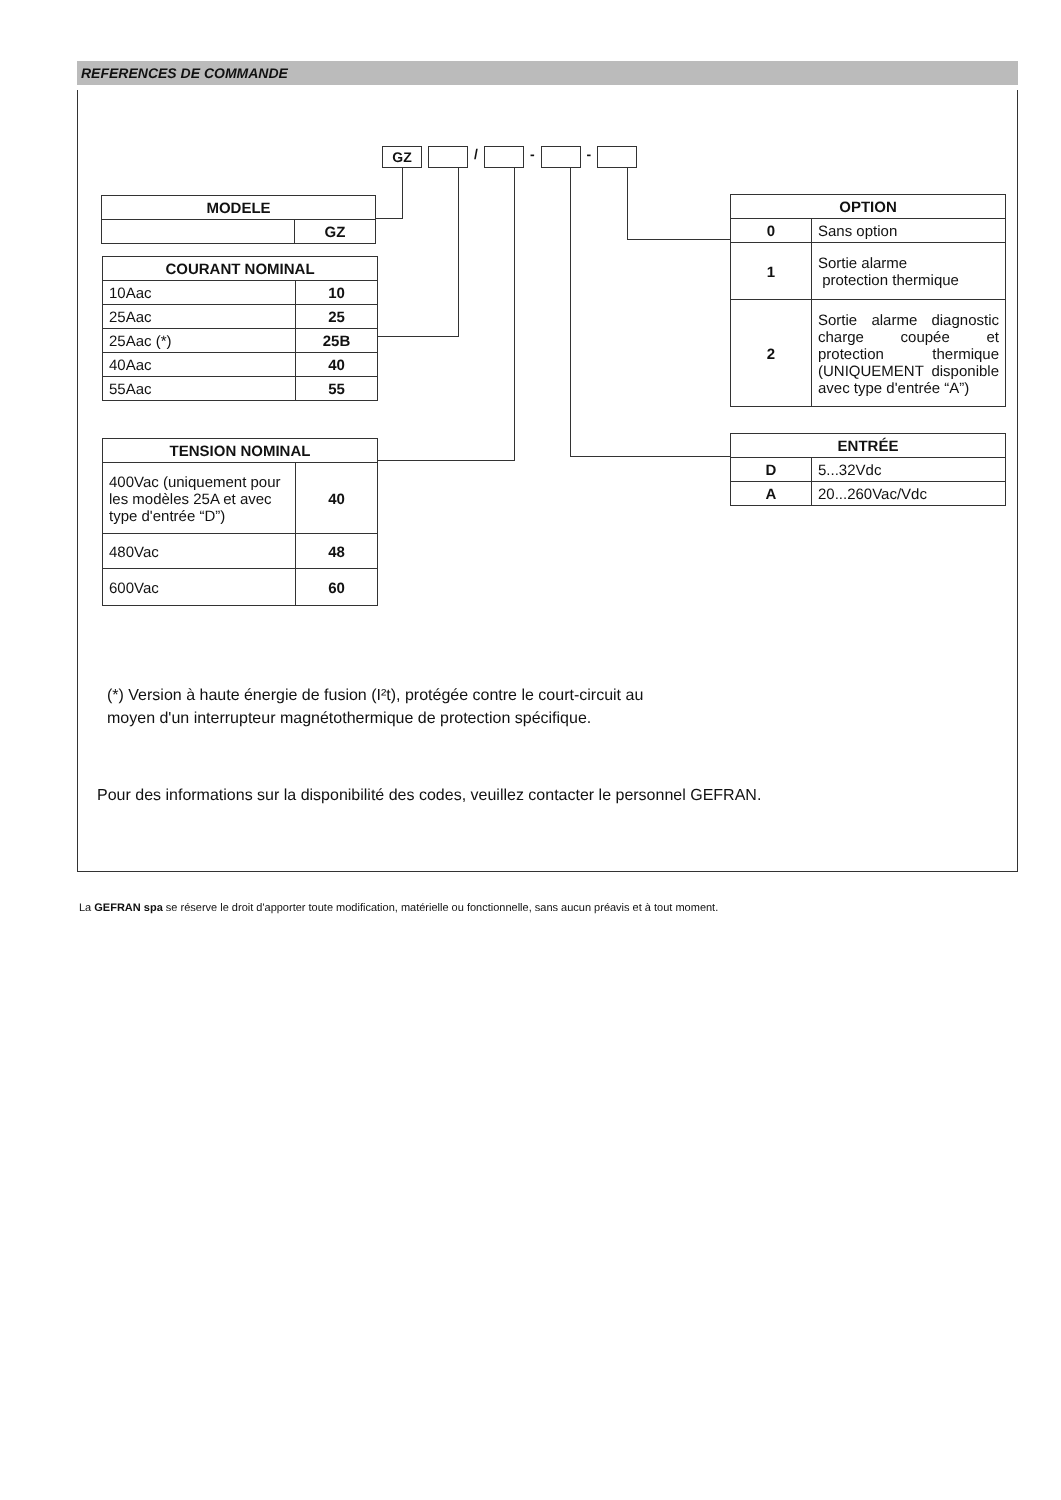REFERENCES DE COMMANDE
GZ / - -
| MODELE | |
| --- | --- |
| | GZ |
| COURANT NOMINAL | |
| --- | --- |
| 10Aac | 10 |
| 25Aac | 25 |
| 25Aac (*) | 25B |
| 40Aac | 40 |
| 55Aac | 55 |
| TENSION NOMINAL | |
| --- | --- |
| 400Vac (uniquement pour les modèles 25A et avec type d'entrée “D”) | 40 |
| 480Vac | 48 |
| 600Vac | 60 |
| OPTION | |
| --- | --- |
| 0 | Sans option |
| 1 | Sortie alarme protection thermique |
| 2 | Sortie alarme diagnostic charge coupée et protection thermique (UNIQUEMENT disponible avec type d'entrée “A”) |
| ENTRÉE | |
| --- | --- |
| D | 5...32Vdc |
| A | 20...260Vac/Vdc |
(*) Version à haute énergie de fusion (I²t), protégée contre le court-circuit au
moyen d'un interrupteur magnétothermique de protection spécifique.
Pour des informations sur la disponibilité des codes, veuillez contacter le personnel GEFRAN.
La GEFRAN spa se réserve le droit d'apporter toute modification, matérielle ou fonctionnelle, sans aucun préavis et à tout moment.